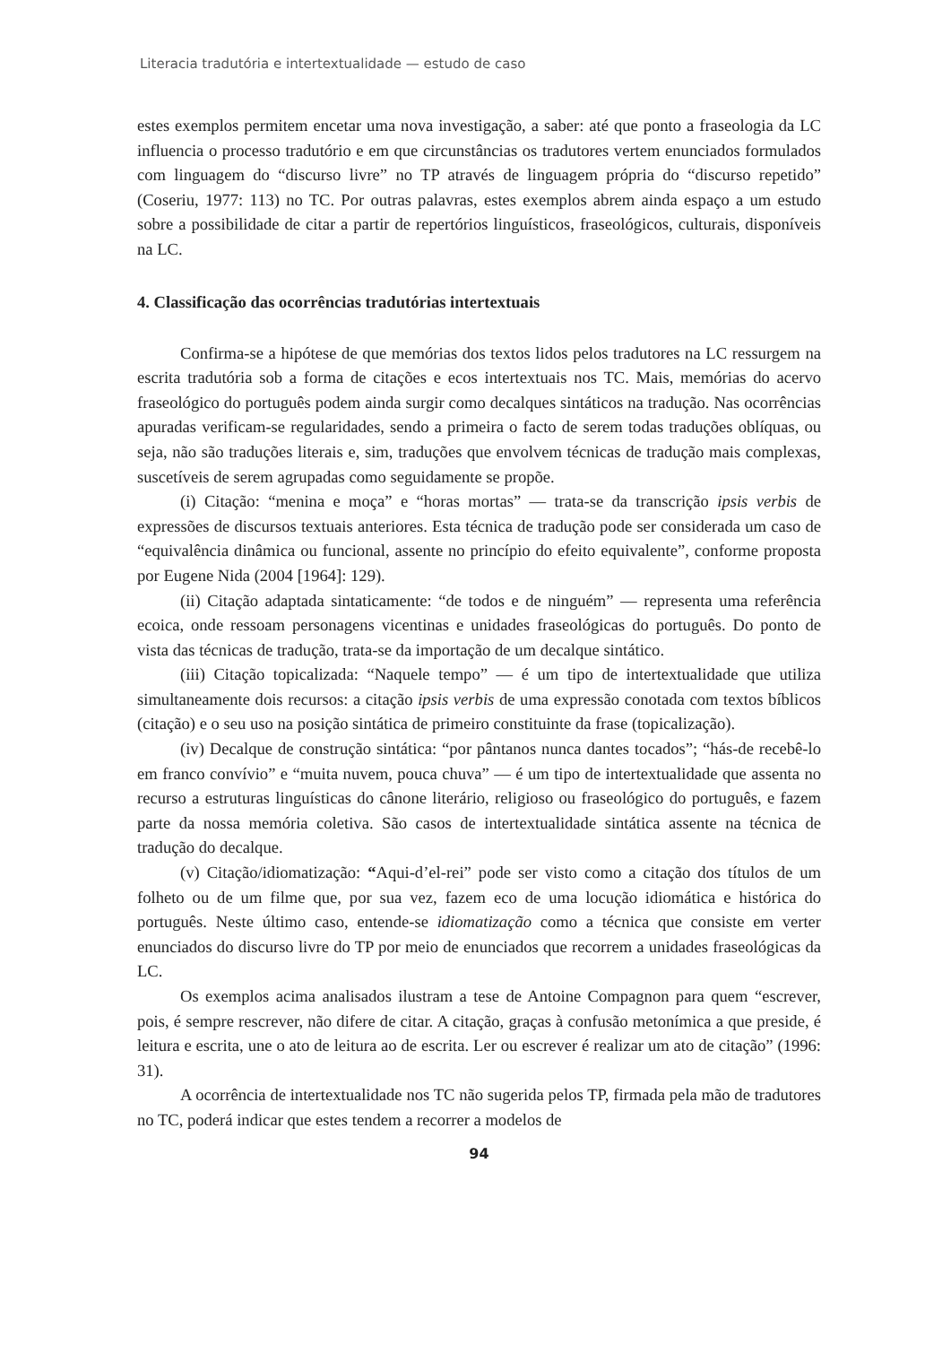Literacia tradutória e intertextualidade — estudo de caso
estes exemplos permitem encetar uma nova investigação, a saber: até que ponto a fraseologia da LC influencia o processo tradutório e em que circunstâncias os tradutores vertem enunciados formulados com linguagem do “discurso livre” no TP através de linguagem própria do “discurso repetido” (Coseriu, 1977: 113) no TC. Por outras palavras, estes exemplos abrem ainda espaço a um estudo sobre a possibilidade de citar a partir de repertórios linguísticos, fraseológicos, culturais, disponíveis na LC.
4. Classificação das ocorrências tradutórias intertextuais
Confirma-se a hipótese de que memórias dos textos lidos pelos tradutores na LC ressurgem na escrita tradutória sob a forma de citações e ecos intertextuais nos TC. Mais, memórias do acervo fraseológico do português podem ainda surgir como decalques sintáticos na tradução. Nas ocorrências apuradas verificam-se regularidades, sendo a primeira o facto de serem todas traduções oblíquas, ou seja, não são traduções literais e, sim, traduções que envolvem técnicas de tradução mais complexas, suscetíveis de serem agrupadas como seguidamente se propõe.
(i) Citação: “menina e moça” e “horas mortas” — trata-se da transcrição ipsis verbis de expressões de discursos textuais anteriores. Esta técnica de tradução pode ser considerada um caso de “equivalência dinâmica ou funcional, assente no princípio do efeito equivalente”, conforme proposta por Eugene Nida (2004 [1964]: 129).
(ii) Citação adaptada sintaticamente: “de todos e de ninguém” — representa uma referência ecoica, onde ressoam personagens vicentinas e unidades fraseológicas do português. Do ponto de vista das técnicas de tradução, trata-se da importação de um decalque sintático.
(iii) Citação topicalizada: “Naquele tempo” — é um tipo de intertextualidade que utiliza simultaneamente dois recursos: a citação ipsis verbis de uma expressão conotada com textos bíblicos (citação) e o seu uso na posição sintática de primeiro constituinte da frase (topicalização).
(iv) Decalque de construção sintática: “por pântanos nunca dantes tocados”; “hás-de recebê-lo em franco convívio” e “muita nuvem, pouca chuva” — é um tipo de intertextualidade que assenta no recurso a estruturas linguísticas do cânone literário, religioso ou fraseológico do português, e fazem parte da nossa memória coletiva. São casos de intertextualidade sintática assente na técnica de tradução do decalque.
(v) Citação/idiomatização: “Aqui-d’el-rei” pode ser visto como a citação dos títulos de um folheto ou de um filme que, por sua vez, fazem eco de uma locução idiomática e histórica do português. Neste último caso, entende-se idiomatização como a técnica que consiste em verter enunciados do discurso livre do TP por meio de enunciados que recorrem a unidades fraseológicas da LC.
Os exemplos acima analisados ilustram a tese de Antoine Compagnon para quem “escrever, pois, é sempre rescrever, não difere de citar. A citação, graças à confusão metonímica a que preside, é leitura e escrita, une o ato de leitura ao de escrita. Ler ou escrever é realizar um ato de citação” (1996: 31).
A ocorrência de intertextualidade nos TC não sugerida pelos TP, firmada pela mão de tradutores no TC, poderá indicar que estes tendem a recorrer a modelos de
94